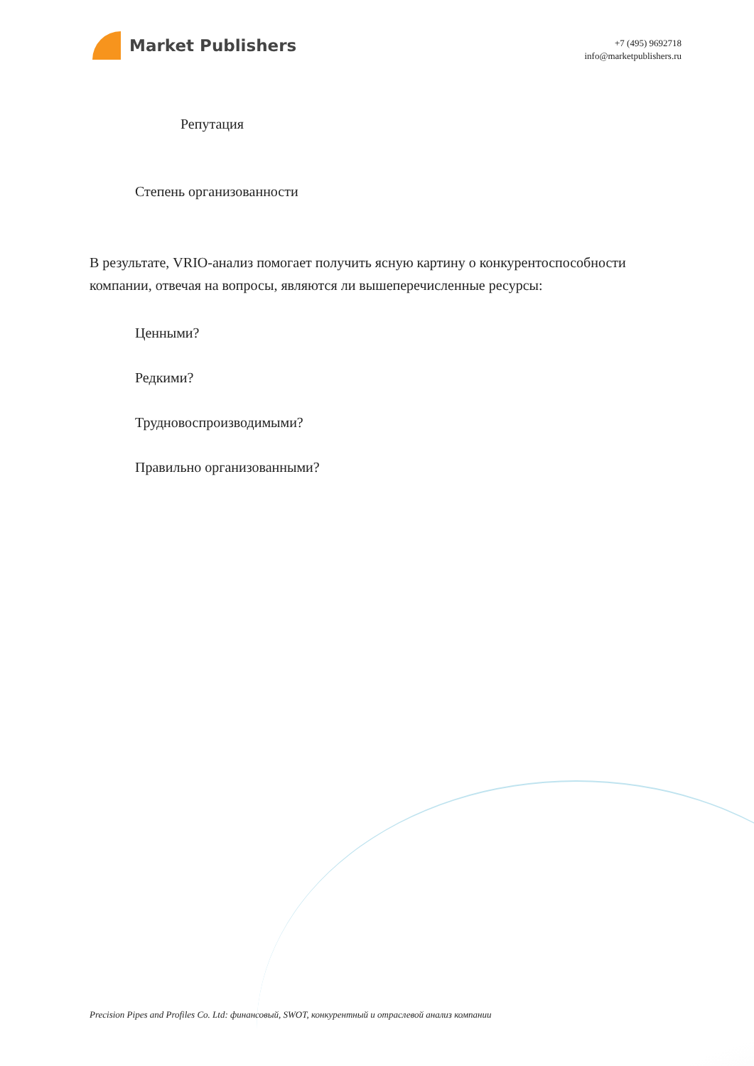Market Publishers
+7 (495) 9692718
info@marketpublishers.ru
Репутация
Степень организованности
В результате, VRIO-анализ помогает получить ясную картину о конкурентоспособности компании, отвечая на вопросы, являются ли вышеперечисленные ресурсы:
Ценными?
Редкими?
Трудновоспроизводимыми?
Правильно организованными?
Precision Pipes and Profiles Co. Ltd: финансовый, SWOT, конкурентный и отраслевой анализ компании